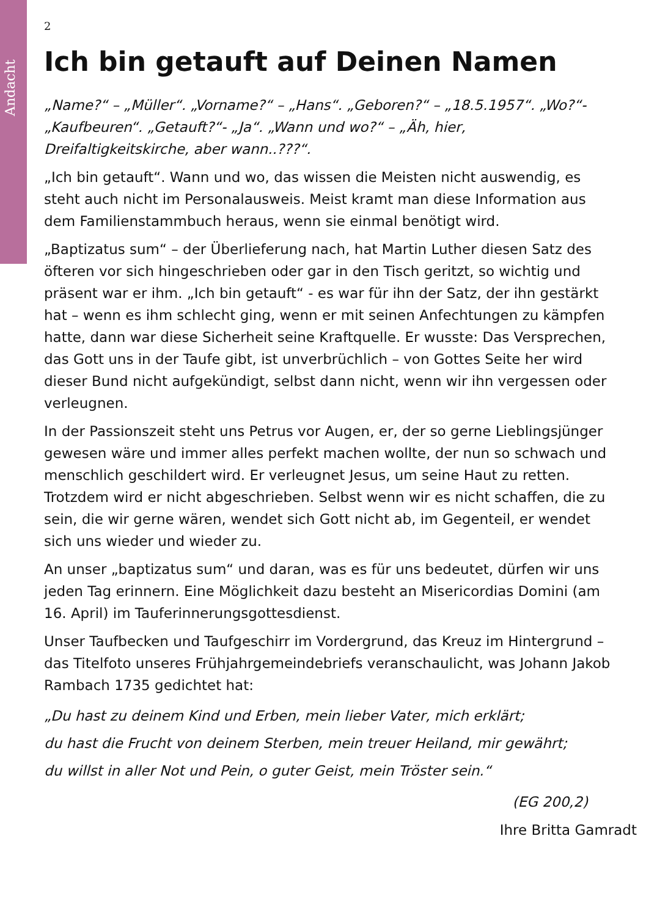Andacht
2
Ich bin getauft auf Deinen Namen
„Name?“ – „Müller“. „Vorname?“ – „Hans“. „Geboren?“ – „18.5.1957“. „Wo?“- „Kaufbeuren“. „Getauft?“- „Ja“. „Wann und wo?“ – „Äh, hier, Dreifaltigkeitskirche, aber wann..???“.
„Ich bin getauft“. Wann und wo, das wissen die Meisten nicht auswendig, es steht auch nicht im Personalausweis. Meist kramt man diese Information aus dem Familienstammbuch heraus, wenn sie einmal benötigt wird.
„Baptizatus sum“ – der Überlieferung nach, hat Martin Luther diesen Satz des öfteren vor sich hingeschrieben oder gar in den Tisch geritzt, so wichtig und präsent war er ihm. „Ich bin getauft“ - es war für ihn der Satz, der ihn gestärkt hat – wenn es ihm schlecht ging, wenn er mit seinen Anfechtungen zu kämpfen hatte, dann war diese Sicherheit seine Kraftquelle. Er wusste: Das Versprechen, das Gott uns in der Taufe gibt, ist unverbrüchlich – von Gottes Seite her wird dieser Bund nicht aufgekündigt, selbst dann nicht, wenn wir ihn vergessen oder verleugnen.
In der Passionszeit steht uns Petrus vor Augen, er, der so gerne Lieblingsjünger gewesen wäre und immer alles perfekt machen wollte, der nun so schwach und menschlich geschildert wird. Er verleugnet Jesus, um seine Haut zu retten. Trotzdem wird er nicht abgeschrieben. Selbst wenn wir es nicht schaffen, die zu sein, die wir gerne wären, wendet sich Gott nicht ab, im Gegenteil, er wendet sich uns wieder und wieder zu.
An unser „baptizatus sum“ und daran, was es für uns bedeutet, dürfen wir uns jeden Tag erinnern. Eine Möglichkeit dazu besteht an Misericordias Domini (am 16. April) im Tauferinnerungsgottesdienst.
Unser Taufbecken und Taufgeschirr im Vordergrund, das Kreuz im Hintergrund – das Titelfoto unseres Frühjahrgemeindebriefs veranschaulicht, was Johann Jakob Rambach 1735 gedichtet hat:
„Du hast zu deinem Kind und Erben, mein lieber Vater, mich erklärt;
du hast die Frucht von deinem Sterben, mein treuer Heiland, mir gewährt;
du willst in aller Not und Pein, o guter Geist, mein Tröster sein.“
(EG 200,2)
Ihre Britta Gamradt